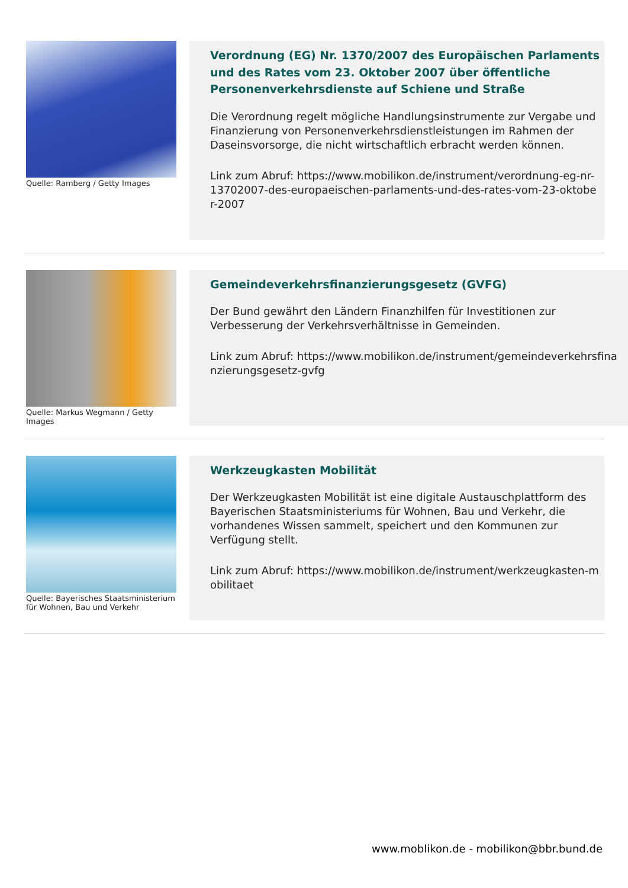Quelle: Ramberg / Getty Images
Verordnung (EG) Nr. 1370/2007 des Europäischen Parlaments und des Rates vom 23. Oktober 2007 über öffentliche Personenverkehrsdienste auf Schiene und Straße
Die Verordnung regelt mögliche Handlungsinstrumente zur Vergabe und Finanzierung von Personenverkehrsdienstleistungen im Rahmen der Daseinsvorsorge, die nicht wirtschaftlich erbracht werden können.
Link zum Abruf: https://www.mobilikon.de/instrument/verordnung-eg-nr-13702007-des-europaeischen-parlaments-und-des-rates-vom-23-oktober-2007
Quelle: Markus Wegmann / Getty Images
Gemeindeverkehrsfinanzierungsgesetz (GVFG)
Der Bund gewährt den Ländern Finanzhilfen für Investitionen zur Verbesserung der Verkehrsverhältnisse in Gemeinden.
Link zum Abruf: https://www.mobilikon.de/instrument/gemeindeverkehrsfinanzierungsgesetz-gvfg
Quelle: Bayerisches Staatsministerium für Wohnen, Bau und Verkehr
Werkzeugkasten Mobilität
Der Werkzeugkasten Mobilität ist eine digitale Austauschplattform des Bayerischen Staatsministeriums für Wohnen, Bau und Verkehr, die vorhandenes Wissen sammelt, speichert und den Kommunen zur Verfügung stellt.
Link zum Abruf: https://www.mobilikon.de/instrument/werkzeugkasten-mobilitaet
www.moblikon.de - mobilikon@bbr.bund.de